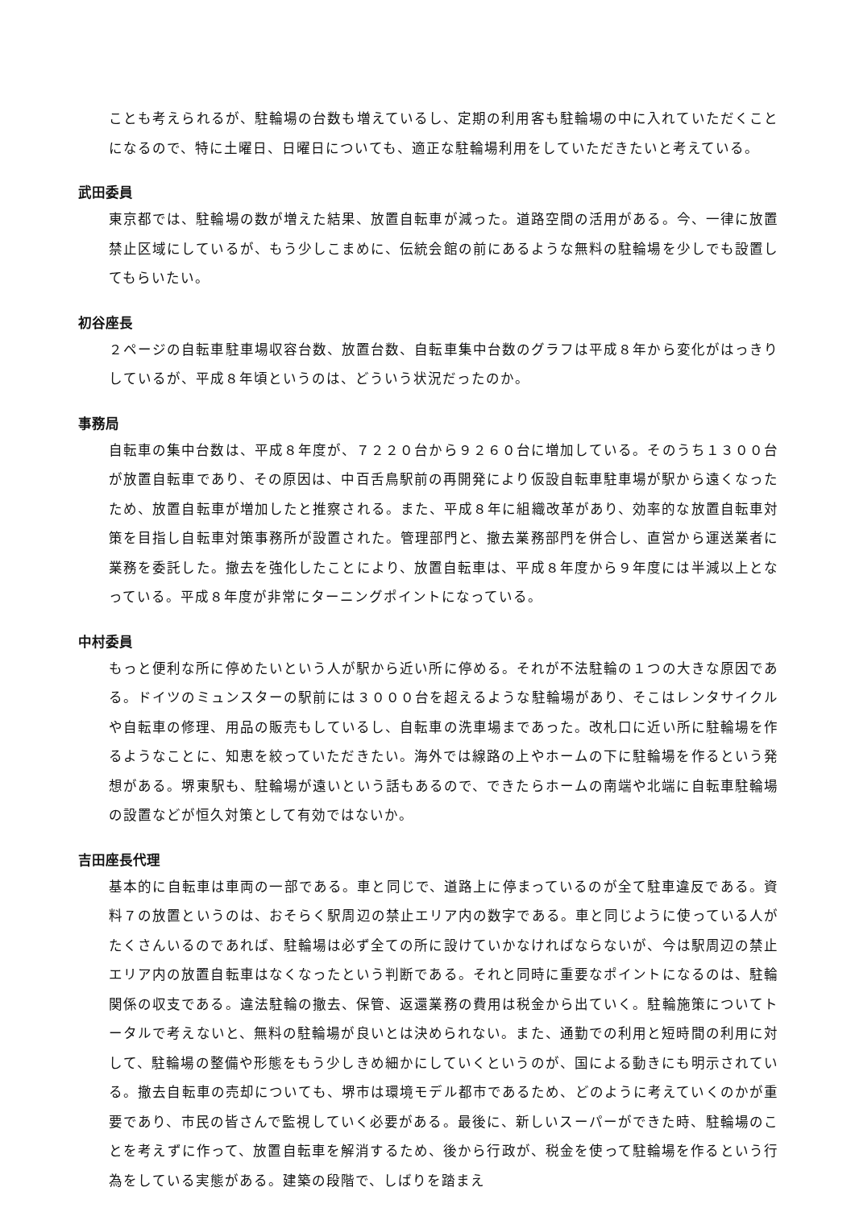ことも考えられるが、駐輪場の台数も増えているし、定期の利用客も駐輪場の中に入れていただくことになるので、特に土曜日、日曜日についても、適正な駐輪場利用をしていただきたいと考えている。
武田委員
東京都では、駐輪場の数が増えた結果、放置自転車が減った。道路空間の活用がある。今、一律に放置禁止区域にしているが、もう少しこまめに、伝統会館の前にあるような無料の駐輪場を少しでも設置してもらいたい。
初谷座長
２ページの自転車駐車場収容台数、放置台数、自転車集中台数のグラフは平成８年から変化がはっきりしているが、平成８年頃というのは、どういう状況だったのか。
事務局
自転車の集中台数は、平成８年度が、７２２０台から９２６０台に増加している。そのうち１３００台が放置自転車であり、その原因は、中百舌鳥駅前の再開発により仮設自転車駐車場が駅から遠くなったため、放置自転車が増加したと推察される。また、平成８年に組織改革があり、効率的な放置自転車対策を目指し自転車対策事務所が設置された。管理部門と、撤去業務部門を併合し、直営から運送業者に業務を委託した。撤去を強化したことにより、放置自転車は、平成８年度から９年度には半減以上となっている。平成８年度が非常にターニングポイントになっている。
中村委員
もっと便利な所に停めたいという人が駅から近い所に停める。それが不法駐輪の１つの大きな原因である。ドイツのミュンスターの駅前には３０００台を超えるような駐輪場があり、そこはレンタサイクルや自転車の修理、用品の販売もしているし、自転車の洗車場まであった。改札口に近い所に駐輪場を作るようなことに、知恵を絞っていただきたい。海外では線路の上やホームの下に駐輪場を作るという発想がある。堺東駅も、駐輪場が遠いという話もあるので、できたらホームの南端や北端に自転車駐輪場の設置などが恒久対策として有効ではないか。
吉田座長代理
基本的に自転車は車両の一部である。車と同じで、道路上に停まっているのが全て駐車違反である。資料７の放置というのは、おそらく駅周辺の禁止エリア内の数字である。車と同じように使っている人がたくさんいるのであれば、駐輪場は必ず全ての所に設けていかなければならないが、今は駅周辺の禁止エリア内の放置自転車はなくなったという判断である。それと同時に重要なポイントになるのは、駐輪関係の収支である。違法駐輪の撤去、保管、返還業務の費用は税金から出ていく。駐輪施策についてトータルで考えないと、無料の駐輪場が良いとは決められない。また、通勤での利用と短時間の利用に対して、駐輪場の整備や形態をもう少しきめ細かにしていくというのが、国による動きにも明示されている。撤去自転車の売却についても、堺市は環境モデル都市であるため、どのように考えていくのかが重要であり、市民の皆さんで監視していく必要がある。最後に、新しいスーパーができた時、駐輪場のことを考えずに作って、放置自転車を解消するため、後から行政が、税金を使って駐輪場を作るという行為をしている実態がある。建築の段階で、しばりを踏まえ